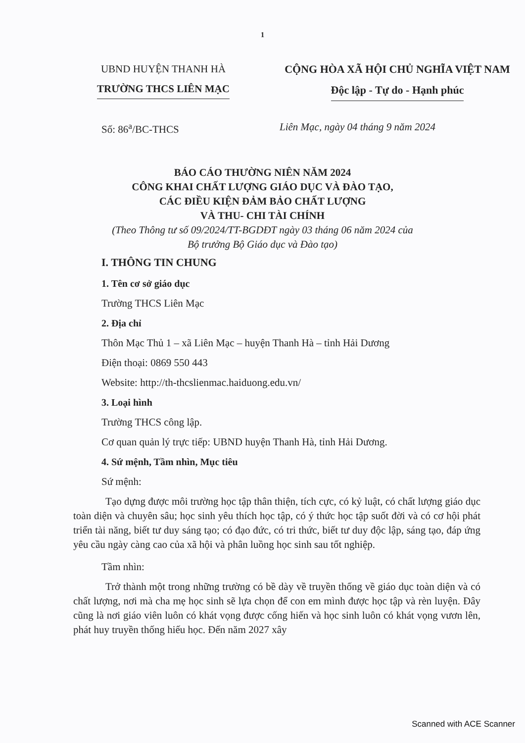1
UBND HUYỆN THANH HÀ
TRƯỜNG THCS LIÊN MẠC
CỘNG HÒA XÃ HỘI CHỦ NGHĨA VIỆT NAM
Độc lập - Tự do - Hạnh phúc
Số: 86<sup>a</sup>/BC-THCS Liên Mạc, ngày 04 tháng 9 năm 2024
BÁO CÁO THƯỜNG NIÊN NĂM 2024
CÔNG KHAI CHẤT LƯỢNG GIÁO DỤC VÀ ĐÀO TẠO,
CÁC ĐIỀU KIỆN ĐẢM BẢO CHẤT LƯỢNG
VÀ THU- CHI TÀI CHÍNH
(Theo Thông tư số 09/2024/TT-BGDĐT ngày 03 tháng 06 năm 2024 của
Bộ trưởng Bộ Giáo dục và Đào tạo)
I. THÔNG TIN CHUNG
1. Tên cơ sở giáo dục
Trường THCS Liên Mạc
2. Địa chỉ
Thôn Mạc Thủ 1 – xã Liên Mạc – huyện Thanh Hà – tỉnh Hải Dương
Điện thoại: 0869 550 443
Website: http://th-thcslienmac.haiduong.edu.vn/
3. Loại hình
Trường THCS công lập.
Cơ quan quản lý trực tiếp: UBND huyện Thanh Hà, tỉnh Hải Dương.
4. Sứ mệnh, Tầm nhìn, Mục tiêu
Sứ mệnh:
Tạo dựng được môi trường học tập thân thiện, tích cực, có kỷ luật, có chất lượng giáo dục toàn diện và chuyên sâu; học sinh yêu thích học tập, có ý thức học tập suốt đời và có cơ hội phát triển tài năng, biết tư duy sáng tạo; có đạo đức, có tri thức, biết tư duy độc lập, sáng tạo, đáp ứng yêu cầu ngày càng cao của xã hội và phân luồng học sinh sau tốt nghiệp.
Tầm nhìn:
Trở thành một trong những trường có bề dày về truyền thống về giáo dục toàn diện và có chất lượng, nơi mà cha mẹ học sinh sẽ lựa chọn để con em mình được học tập và rèn luyện. Đây cũng là nơi giáo viên luôn có khát vọng được cống hiến và học sinh luôn có khát vọng vươn lên, phát huy truyền thống hiếu học. Đến năm 2027 xây
Scanned with ACE Scanner